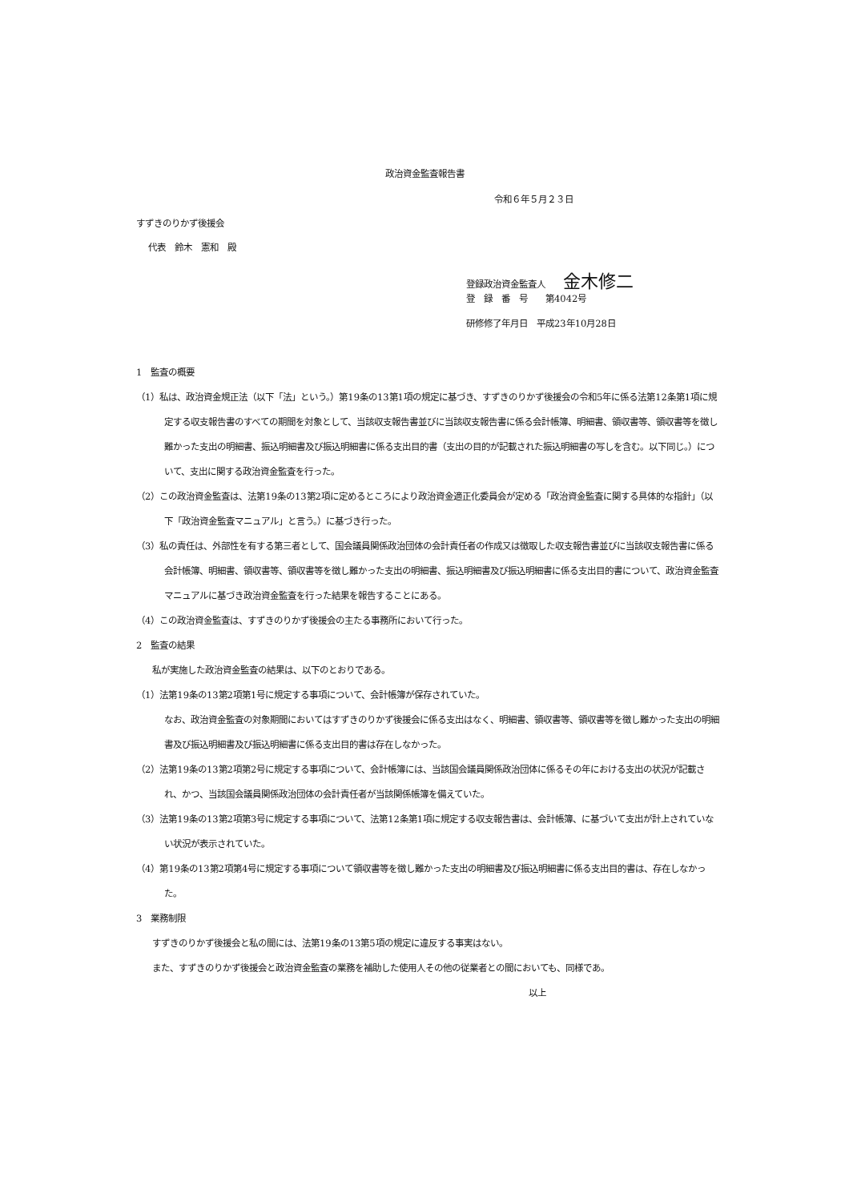政治資金監査報告書
令和６年５月２３日
すずきのりかず後援会
代表　鈴木　憲和　殿
登録政治資金監査人　　金木修二
登　録　番　号　　第4042号
研修修了年月日　平成23年10月28日
1　監査の概要
（1）私は、政治資金規正法（以下「法」という。）第19条の13第1項の規定に基づき、すずきのりかず後援会の令和5年に係る法第12条第1項に規定する収支報告書のすべての期間を対象として、当該収支報告書並びに当該収支報告書に係る会計帳簿、明細書、領収書等、領収書等を徴し難かった支出の明細書、振込明細書及び振込明細書に係る支出目的書（支出の目的が記載された振込明細書の写しを含む。以下同じ。）について、支出に関する政治資金監査を行った。
（2）この政治資金監査は、法第19条の13第2項に定めるところにより政治資金適正化委員会が定める「政治資金監査に関する具体的な指針」（以下「政治資金監査マニュアル」と言う。）に基づき行った。
（3）私の責任は、外部性を有する第三者として、国会議員関係政治団体の会計責任者の作成又は徴取した収支報告書並びに当該収支報告書に係る会計帳簿、明細書、領収書等、領収書等を徴し難かった支出の明細書、振込明細書及び振込明細書に係る支出目的書について、政治資金監査マニュアルに基づき政治資金監査を行った結果を報告することにある。
（4）この政治資金監査は、すずきのりかず後援会の主たる事務所において行った。
2　監査の結果
私が実施した政治資金監査の結果は、以下のとおりである。
（1）法第19条の13第2項第1号に規定する事項について、会計帳簿が保存されていた。
なお、政治資金監査の対象期間においてはすずきのりかず後援会に係る支出はなく、明細書、領収書等、領収書等を徴し難かった支出の明細書及び振込明細書及び振込明細書に係る支出目的書は存在しなかった。
（2）法第19条の13第2項第2号に規定する事項について、会計帳簿には、当該国会議員関係政治団体に係るその年における支出の状況が記載され、かつ、当該国会議員関係政治団体の会計責任者が当該関係帳簿を備えていた。
（3）法第19条の13第2項第3号に規定する事項について、法第12条第1項に規定する収支報告書は、会計帳簿、に基づいて支出が計上されていない状況が表示されていた。
（4）第19条の13第2項第4号に規定する事項について領収書等を徴し難かった支出の明細書及び振込明細書に係る支出目的書は、存在しなかった。
3　業務制限
すずきのりかず後援会と私の間には、法第19条の13第5項の規定に違反する事実はない。
また、すずきのりかず後援会と政治資金監査の業務を補助した使用人その他の従業者との間においても、同様であ。
以上